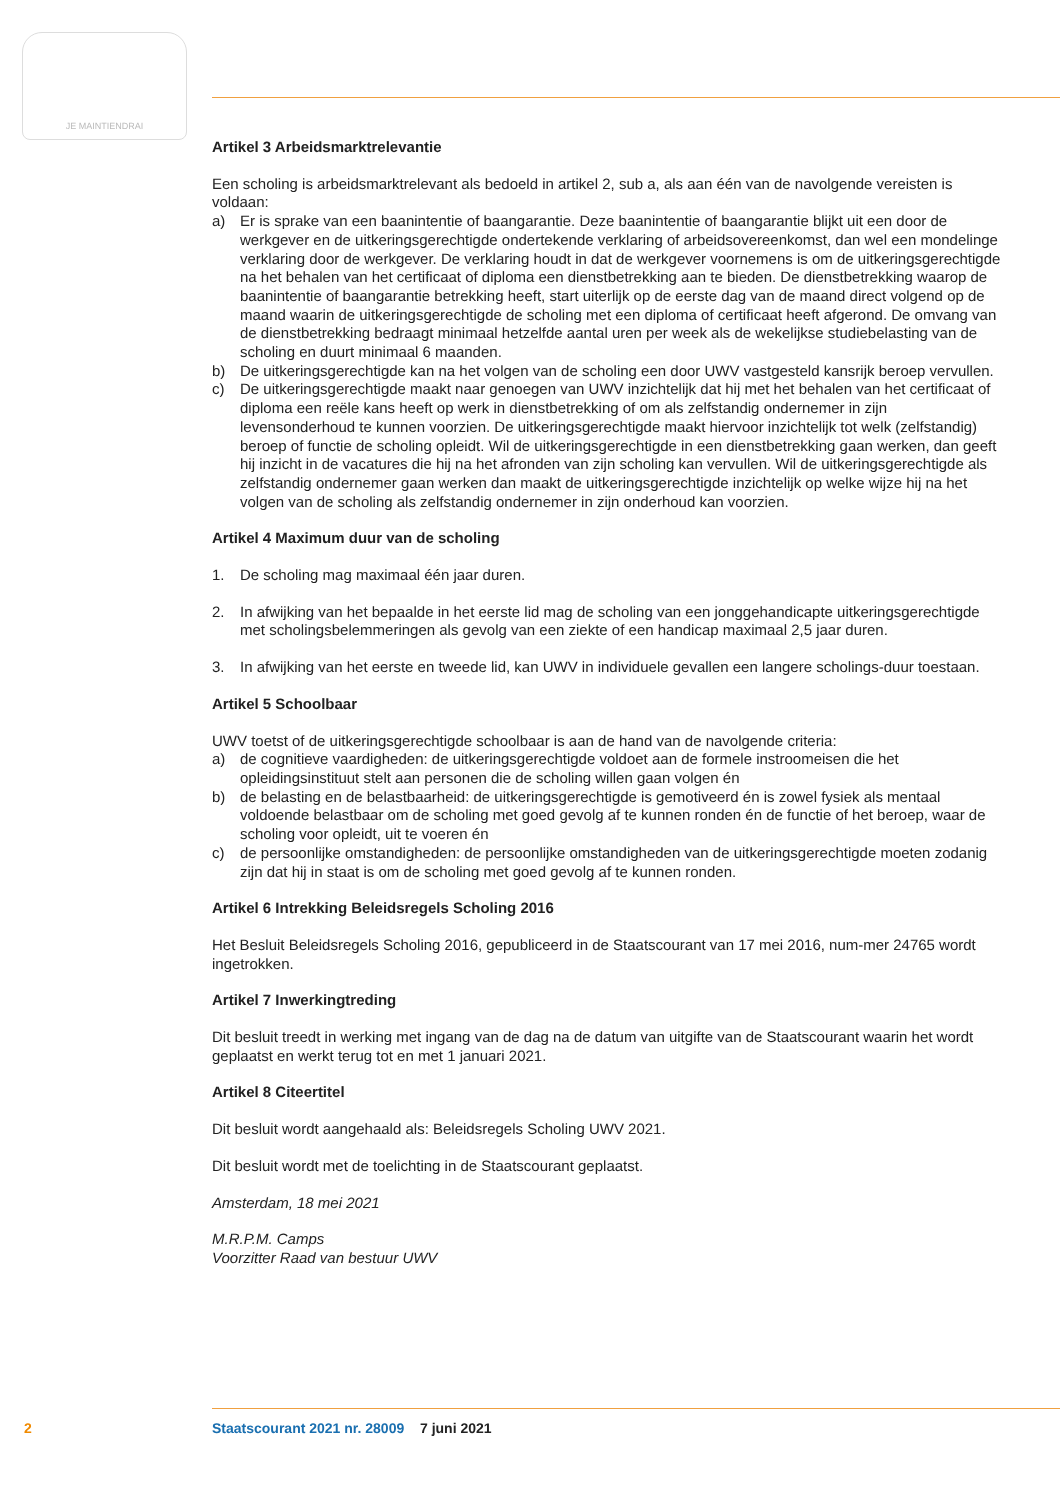JE MAINTIENDRAI
Artikel 3 Arbeidsmarktrelevantie
Een scholing is arbeidsmarktrelevant als bedoeld in artikel 2, sub a, als aan één van de navolgende vereisten is voldaan:
a) Er is sprake van een baanintentie of baangarantie. Deze baanintentie of baangarantie blijkt uit een door de werkgever en de uitkeringsgerechtigde ondertekende verklaring of arbeidsovereenkomst, dan wel een mondelinge verklaring door de werkgever. De verklaring houdt in dat de werkgever voornemens is om de uitkeringsgerechtigde na het behalen van het certificaat of diploma een dienstbetrekking aan te bieden. De dienstbetrekking waarop de baanintentie of baangarantie betrekking heeft, start uiterlijk op de eerste dag van de maand direct volgend op de maand waarin de uitkeringsgerechtigde de scholing met een diploma of certificaat heeft afgerond. De omvang van de dienstbetrekking bedraagt minimaal hetzelfde aantal uren per week als de wekelijkse studiebelasting van de scholing en duurt minimaal 6 maanden.
b) De uitkeringsgerechtigde kan na het volgen van de scholing een door UWV vastgesteld kansrijk beroep vervullen.
c) De uitkeringsgerechtigde maakt naar genoegen van UWV inzichtelijk dat hij met het behalen van het certificaat of diploma een reële kans heeft op werk in dienstbetrekking of om als zelfstandig ondernemer in zijn levensonderhoud te kunnen voorzien. De uitkeringsgerechtigde maakt hiervoor inzichtelijk tot welk (zelfstandig) beroep of functie de scholing opleidt. Wil de uitkeringsgerechtigde in een dienstbetrekking gaan werken, dan geeft hij inzicht in de vacatures die hij na het afronden van zijn scholing kan vervullen. Wil de uitkeringsgerechtigde als zelfstandig ondernemer gaan werken dan maakt de uitkeringsgerechtigde inzichtelijk op welke wijze hij na het volgen van de scholing als zelfstandig ondernemer in zijn onderhoud kan voorzien.
Artikel 4 Maximum duur van de scholing
1. De scholing mag maximaal één jaar duren.
2. In afwijking van het bepaalde in het eerste lid mag de scholing van een jonggehandicapte uitkeringsgerechtigde met scholingsbelemmeringen als gevolg van een ziekte of een handicap maximaal 2,5 jaar duren.
3. In afwijking van het eerste en tweede lid, kan UWV in individuele gevallen een langere scholings-duur toestaan.
Artikel 5 Schoolbaar
UWV toetst of de uitkeringsgerechtigde schoolbaar is aan de hand van de navolgende criteria:
a) de cognitieve vaardigheden: de uitkeringsgerechtigde voldoet aan de formele instroomeisen die het opleidingsinstituut stelt aan personen die de scholing willen gaan volgen én
b) de belasting en de belastbaarheid: de uitkeringsgerechtigde is gemotiveerd én is zowel fysiek als mentaal voldoende belastbaar om de scholing met goed gevolg af te kunnen ronden én de functie of het beroep, waar de scholing voor opleidt, uit te voeren én
c) de persoonlijke omstandigheden: de persoonlijke omstandigheden van de uitkeringsgerechtigde moeten zodanig zijn dat hij in staat is om de scholing met goed gevolg af te kunnen ronden.
Artikel 6 Intrekking Beleidsregels Scholing 2016
Het Besluit Beleidsregels Scholing 2016, gepubliceerd in de Staatscourant van 17 mei 2016, num-mer 24765 wordt ingetrokken.
Artikel 7 Inwerkingtreding
Dit besluit treedt in werking met ingang van de dag na de datum van uitgifte van de Staatscourant waarin het wordt geplaatst en werkt terug tot en met 1 januari 2021.
Artikel 8 Citeertitel
Dit besluit wordt aangehaald als: Beleidsregels Scholing UWV 2021.
Dit besluit wordt met de toelichting in de Staatscourant geplaatst.
Amsterdam, 18 mei 2021
M.R.P.M. Camps
Voorzitter Raad van bestuur UWV
2 Staatscourant 2021 nr. 28009 7 juni 2021